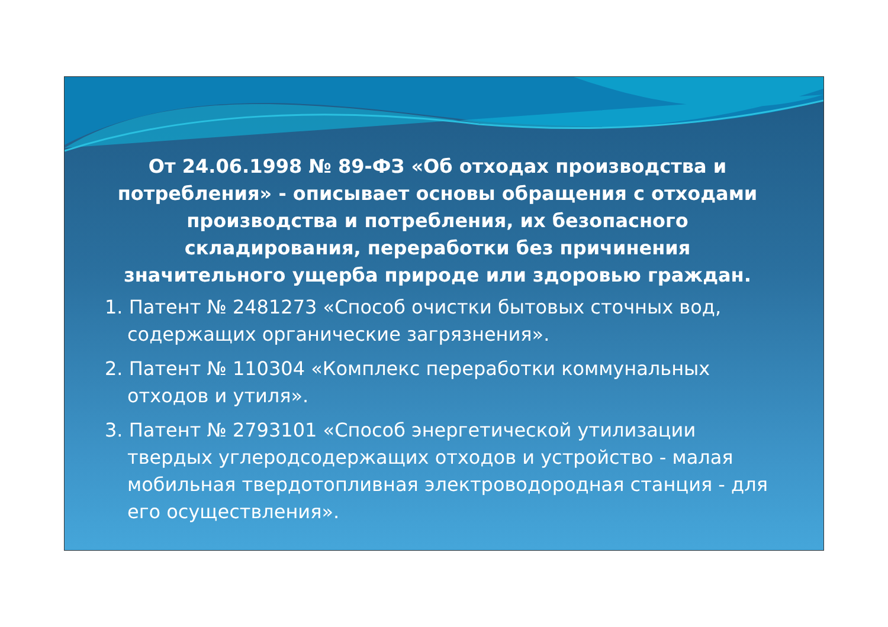От 24.06.1998 № 89-ФЗ «Об отходах производства и потребления» - описывает основы обращения с отходами производства и потребления, их безопасного складирования, переработки без причинения значительного ущерба природе или здоровью граждан.
1. Патент № 2481273 «Способ очистки бытовых сточных вод, содержащих органические загрязнения».
2. Патент № 110304 «Комплекс переработки коммунальных отходов и утиля».
3. Патент № 2793101 «Способ энергетической утилизации твердых углеродсодержащих отходов и устройство - малая мобильная твердотопливная электроводородная станция - для его осуществления».